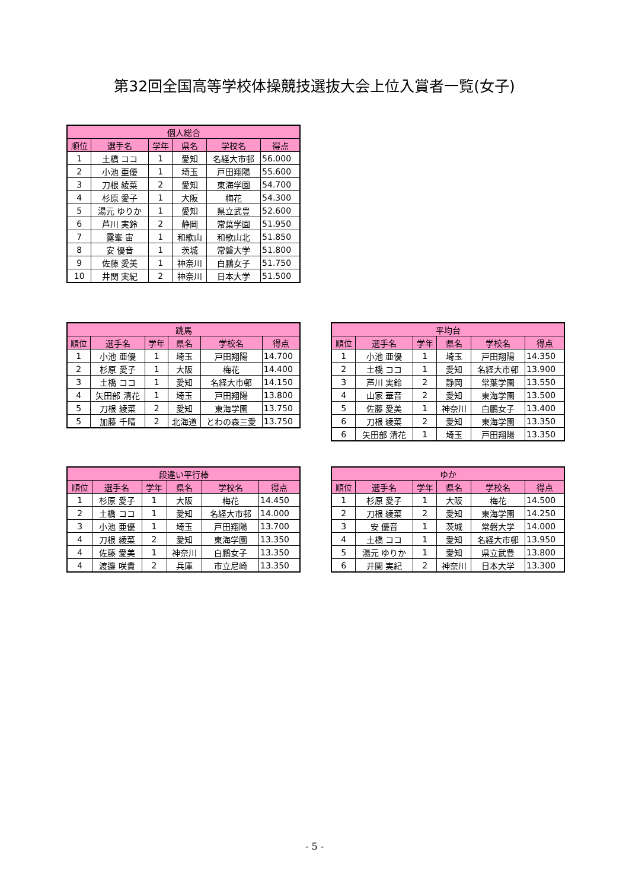第32回全国高等学校体操競技選抜大会上位入賞者一覧(女子)
| 個人総合 | | | | | |
| --- | --- | --- | --- | --- | --- |
| 順位 | 選手名 | 学年 | 県名 | 学校名 | 得点 |
| 1 | 土橋 ココ | 1 | 愛知 | 名経大市邨 | 56.000 |
| 2 | 小池 亜優 | 1 | 埼玉 | 戸田翔陽 | 55.600 |
| 3 | 刀根 綾菜 | 2 | 愛知 | 東海学園 | 54.700 |
| 4 | 杉原 愛子 | 1 | 大阪 | 梅花 | 54.300 |
| 5 | 湯元 ゆりか | 1 | 愛知 | 県立武豊 | 52.600 |
| 6 | 芦川 実鈴 | 2 | 静岡 | 常葉学園 | 51.950 |
| 7 | 露峯 宙 | 1 | 和歌山 | 和歌山北 | 51.850 |
| 8 | 安 優音 | 1 | 茨城 | 常磐大学 | 51.800 |
| 9 | 佐藤 愛美 | 1 | 神奈川 | 白鵬女子 | 51.750 |
| 10 | 井関 実紀 | 2 | 神奈川 | 日本大学 | 51.500 |
| 跳馬 | | | | | |
| --- | --- | --- | --- | --- | --- |
| 順位 | 選手名 | 学年 | 県名 | 学校名 | 得点 |
| 1 | 小池 亜優 | 1 | 埼玉 | 戸田翔陽 | 14.700 |
| 2 | 杉原 愛子 | 1 | 大阪 | 梅花 | 14.400 |
| 3 | 土橋 ココ | 1 | 愛知 | 名経大市邨 | 14.150 |
| 4 | 矢田部 清花 | 1 | 埼玉 | 戸田翔陽 | 13.800 |
| 5 | 刀根 綾菜 | 2 | 愛知 | 東海学園 | 13.750 |
| 5 | 加藤 千晴 | 2 | 北海道 | とわの森三愛 | 13.750 |
| 平均台 | | | | | |
| --- | --- | --- | --- | --- | --- |
| 順位 | 選手名 | 学年 | 県名 | 学校名 | 得点 |
| 1 | 小池 亜優 | 1 | 埼玉 | 戸田翔陽 | 14.350 |
| 2 | 土橋 ココ | 1 | 愛知 | 名経大市邨 | 13.900 |
| 3 | 芦川 実鈴 | 2 | 静岡 | 常葉学園 | 13.550 |
| 4 | 山家 華音 | 2 | 愛知 | 東海学園 | 13.500 |
| 5 | 佐藤 愛美 | 1 | 神奈川 | 白鵬女子 | 13.400 |
| 6 | 刀根 綾菜 | 2 | 愛知 | 東海学園 | 13.350 |
| 6 | 矢田部 清花 | 1 | 埼玉 | 戸田翔陽 | 13.350 |
| 段違い平行棒 | | | | | |
| --- | --- | --- | --- | --- | --- |
| 順位 | 選手名 | 学年 | 県名 | 学校名 | 得点 |
| 1 | 杉原 愛子 | 1 | 大阪 | 梅花 | 14.450 |
| 2 | 土橋 ココ | 1 | 愛知 | 名経大市邨 | 14.000 |
| 3 | 小池 亜優 | 1 | 埼玉 | 戸田翔陽 | 13.700 |
| 4 | 刀根 綾菜 | 2 | 愛知 | 東海学園 | 13.350 |
| 4 | 佐藤 愛美 | 1 | 神奈川 | 白鵬女子 | 13.350 |
| 4 | 渡邉 咲貴 | 2 | 兵庫 | 市立尼崎 | 13.350 |
| ゆか | | | | | |
| --- | --- | --- | --- | --- | --- |
| 順位 | 選手名 | 学年 | 県名 | 学校名 | 得点 |
| 1 | 杉原 愛子 | 1 | 大阪 | 梅花 | 14.500 |
| 2 | 刀根 綾菜 | 2 | 愛知 | 東海学園 | 14.250 |
| 3 | 安 優音 | 1 | 茨城 | 常磐大学 | 14.000 |
| 4 | 土橋 ココ | 1 | 愛知 | 名経大市邨 | 13.950 |
| 5 | 湯元 ゆりか | 1 | 愛知 | 県立武豊 | 13.800 |
| 6 | 井関 実紀 | 2 | 神奈川 | 日本大学 | 13.300 |
- 5 -